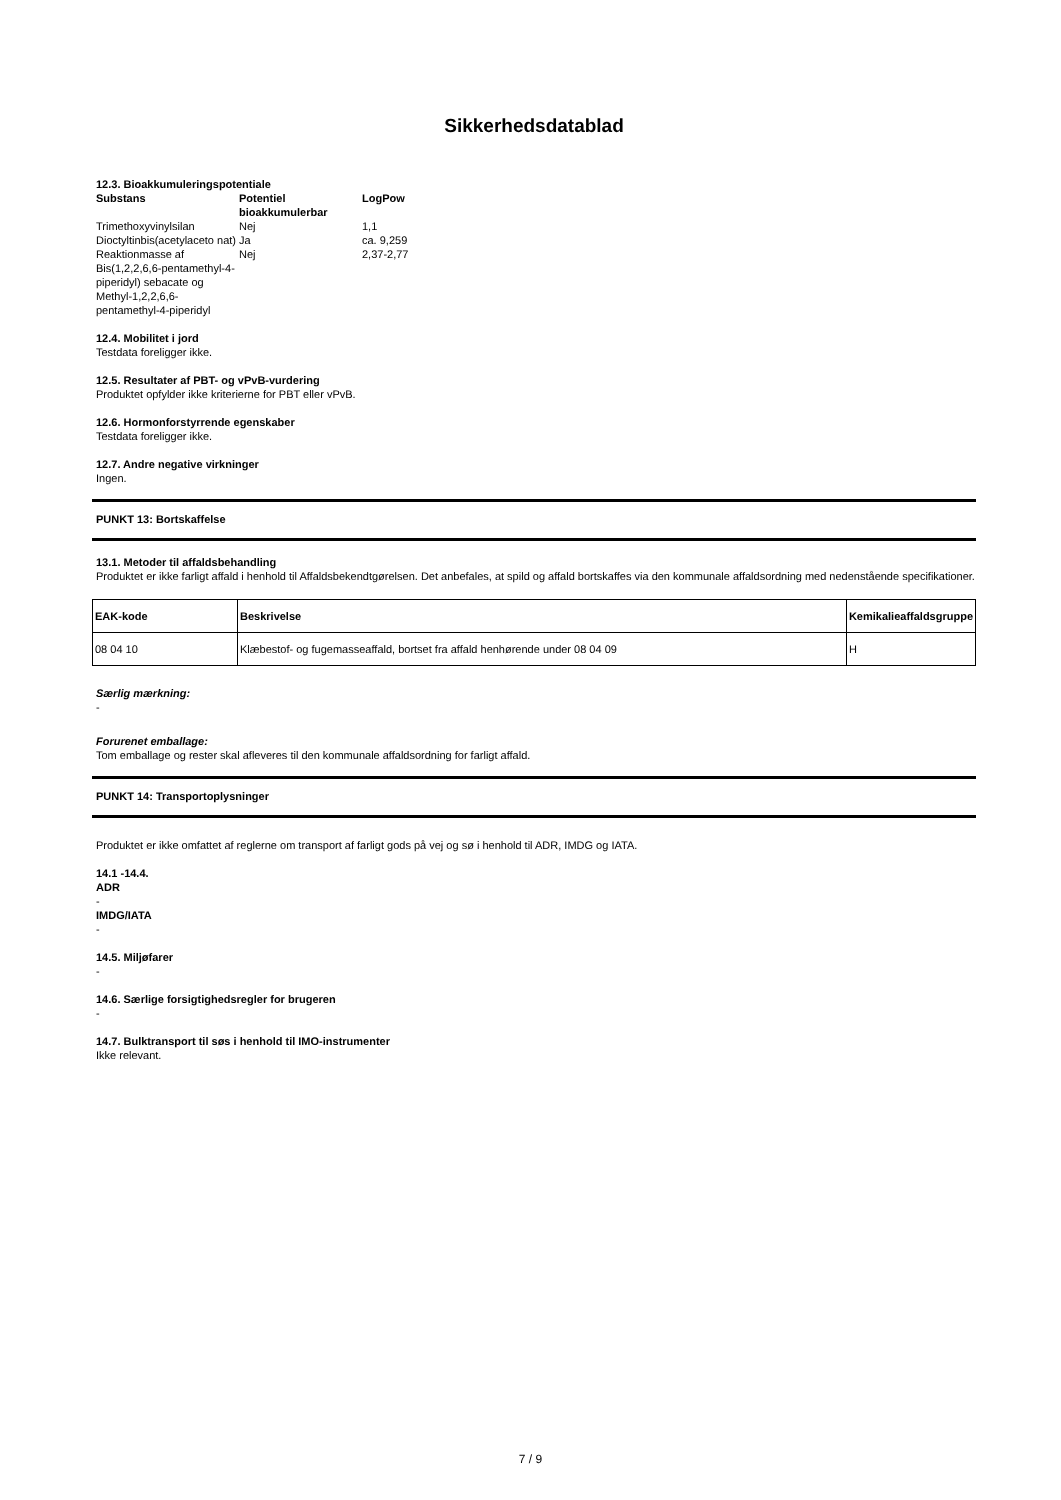Sikkerhedsdatablad
12.3. Bioakkumuleringspotentiale
| Substans | Potentiel bioakkumulerbar | LogPow |
| --- | --- | --- |
| Trimethoxyvinylsilan | Nej | 1,1 |
| Dioctyltinbis(acetylaceto nat) | Ja | ca. 9,259 |
| Reaktionmasse af Bis(1,2,2,6,6-pentamethyl-4-piperidyl) sebacate og Methyl-1,2,2,6,6-pentamethyl-4-piperidyl | Nej | 2,37-2,77 |
12.4. Mobilitet i jord
Testdata foreligger ikke.
12.5. Resultater af PBT- og vPvB-vurdering
Produktet opfylder ikke kriterierne for PBT eller vPvB.
12.6. Hormonforstyrrende egenskaber
Testdata foreligger ikke.
12.7. Andre negative virkninger
Ingen.
PUNKT 13: Bortskaffelse
13.1. Metoder til affaldsbehandling
Produktet er ikke farligt affald i henhold til Affaldsbekendtgørelsen. Det anbefales, at spild og affald bortskaffes via den kommunale affaldsordning med nedenstående specifikationer.
| EAK-kode | Beskrivelse | Kemikalieaffaldsgruppe |
| --- | --- | --- |
| 08 04 10 | Klæbestof- og fugemasseaffald, bortset fra affald henhørende under 08 04 09 | H |
Særlig mærkning:
-
Forurenet emballage:
Tom emballage og rester skal afleveres til den kommunale affaldsordning for farligt affald.
PUNKT 14: Transportoplysninger
Produktet er ikke omfattet af reglerne om transport af farligt gods på vej og sø i henhold til ADR, IMDG og IATA.
14.1 -14.4.
ADR
-
IMDG/IATA
-
14.5. Miljøfarer
-
14.6. Særlige forsigtighedsregler for brugeren
-
14.7. Bulktransport til søs i henhold til IMO-instrumenter
Ikke relevant.
7 / 9